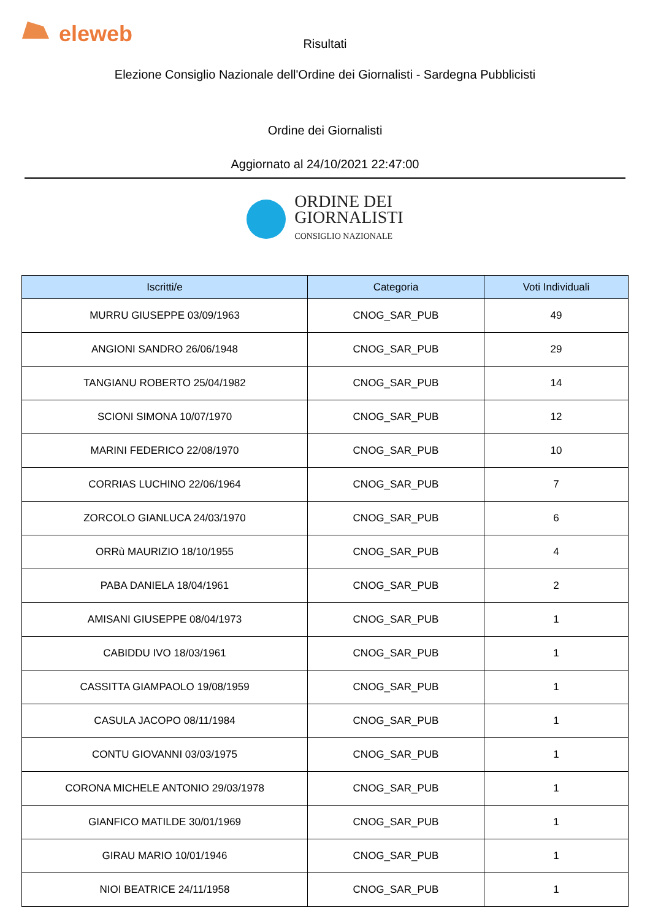eleweb
Risultati
Elezione Consiglio Nazionale dell'Ordine dei Giornalisti - Sardegna Pubblicisti
Ordine dei Giornalisti
Aggiornato al 24/10/2021 22:47:00
ORDINE DEI
GIORNALISTI
CONSIGLIO NAZIONALE
| Iscritti/e | Categoria | Voti Individuali |
| --- | --- | --- |
| MURRU GIUSEPPE 03/09/1963 | CNOG_SAR_PUB | 49 |
| ANGIONI SANDRO 26/06/1948 | CNOG_SAR_PUB | 29 |
| TANGIANU ROBERTO 25/04/1982 | CNOG_SAR_PUB | 14 |
| SCIONI SIMONA 10/07/1970 | CNOG_SAR_PUB | 12 |
| MARINI FEDERICO 22/08/1970 | CNOG_SAR_PUB | 10 |
| CORRIAS LUCHINO 22/06/1964 | CNOG_SAR_PUB | 7 |
| ZORCOLO GIANLUCA 24/03/1970 | CNOG_SAR_PUB | 6 |
| ORRù MAURIZIO 18/10/1955 | CNOG_SAR_PUB | 4 |
| PABA DANIELA 18/04/1961 | CNOG_SAR_PUB | 2 |
| AMISANI GIUSEPPE 08/04/1973 | CNOG_SAR_PUB | 1 |
| CABIDDU IVO 18/03/1961 | CNOG_SAR_PUB | 1 |
| CASSITTA GIAMPAOLO 19/08/1959 | CNOG_SAR_PUB | 1 |
| CASULA JACOPO 08/11/1984 | CNOG_SAR_PUB | 1 |
| CONTU GIOVANNI 03/03/1975 | CNOG_SAR_PUB | 1 |
| CORONA MICHELE ANTONIO 29/03/1978 | CNOG_SAR_PUB | 1 |
| GIANFICO MATILDE 30/01/1969 | CNOG_SAR_PUB | 1 |
| GIRAU MARIO 10/01/1946 | CNOG_SAR_PUB | 1 |
| NIOI BEATRICE 24/11/1958 | CNOG_SAR_PUB | 1 |